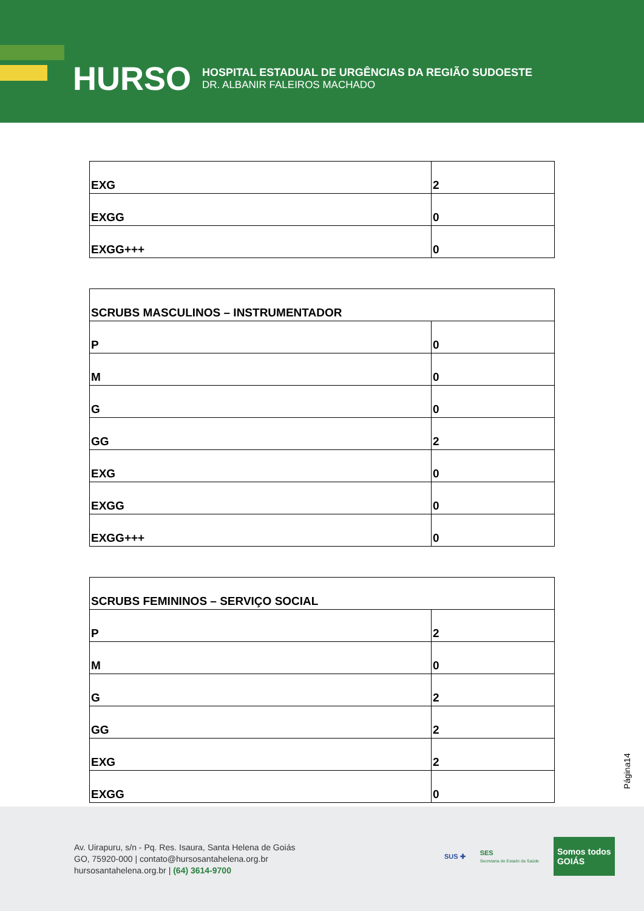HURSO
HOSPITAL ESTADUAL DE URGÊNCIAS DA REGIÃO SUDOESTE
DR. ALBANIR FALEIROS MACHADO
| EXG | 2 |
| EXGG | 0 |
| EXGG+++ | 0 |
| SCRUBS MASCULINOS – INSTRUMENTADOR | |
| P | 0 |
| M | 0 |
| G | 0 |
| GG | 2 |
| EXG | 0 |
| EXGG | 0 |
| EXGG+++ | 0 |
| SCRUBS FEMININOS – SERVIÇO SOCIAL | |
| P | 2 |
| M | 0 |
| G | 2 |
| GG | 2 |
| EXG | 2 |
| EXGG | 0 |
Página14
Av. Uirapuru, s/n - Pq. Res. Isaura, Santa Helena de Goiás
GO, 75920-000 | contato@hursosantahelena.org.br
hursosantahelena.org.br | (64) 3614-9700
SUS ✚
SES
Secretaria de Estado da Saúde
Somos todos
GOIÁS